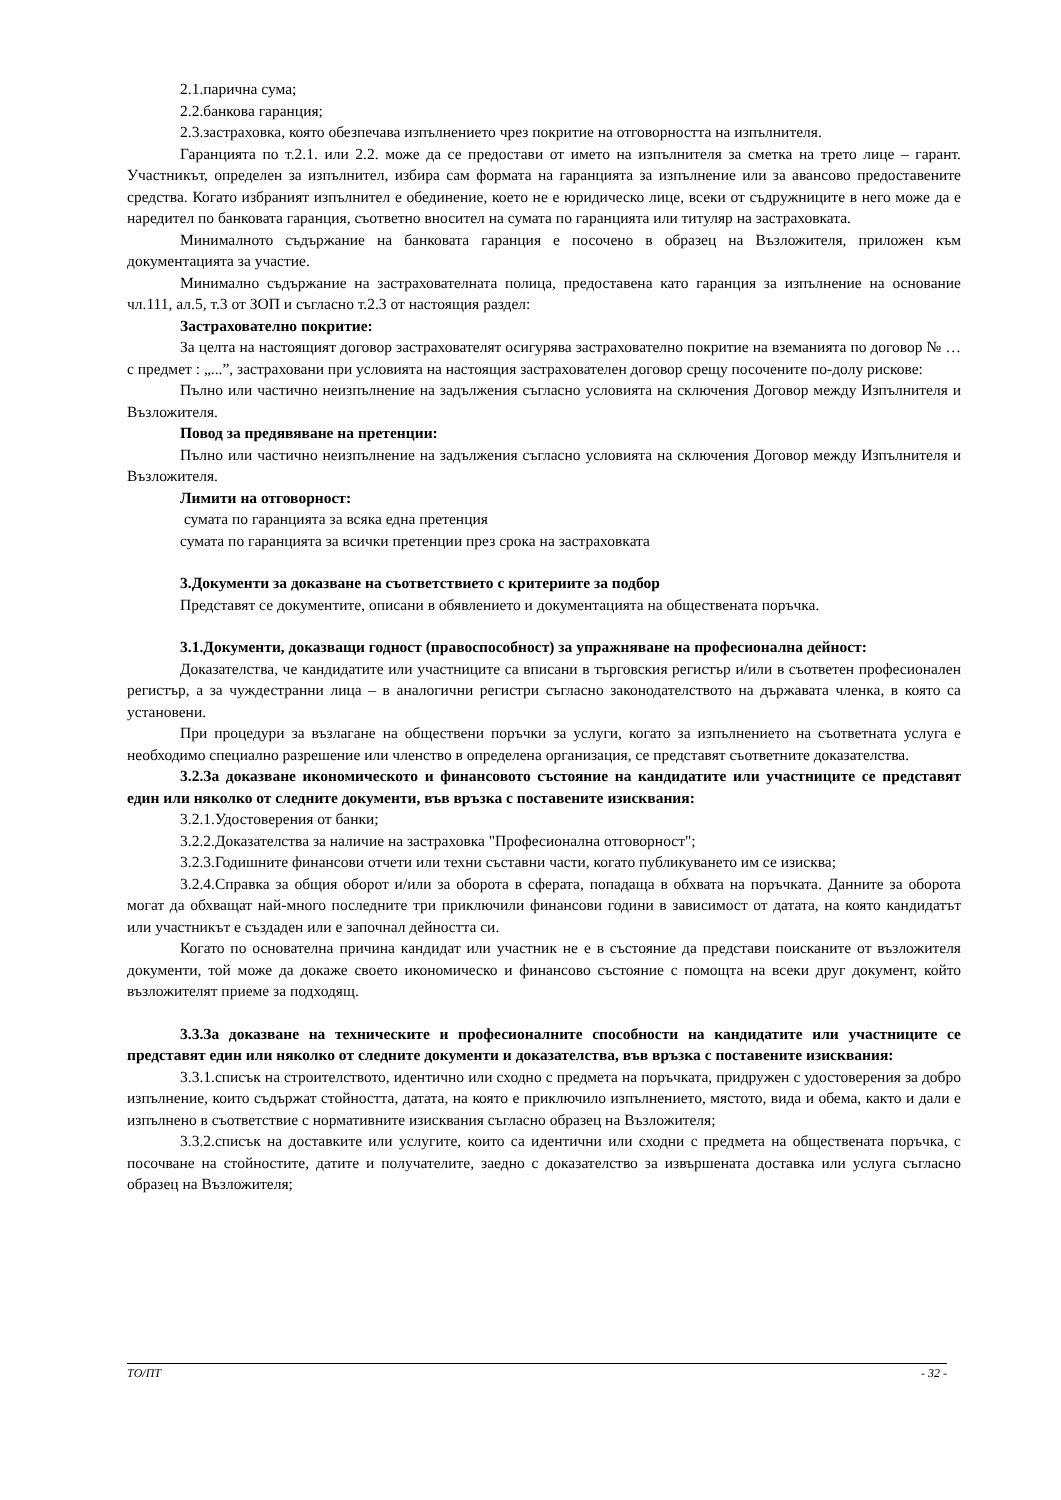2.1.парична сума;
2.2.банкова гаранция;
2.3.застраховка, която обезпечава изпълнението чрез покритие на отговорността на изпълнителя.
Гаранцията по т.2.1. или 2.2. може да се предостави от името на изпълнителя за сметка на трето лице – гарант. Участникът, определен за изпълнител, избира сам формата на гаранцията за изпълнение или за авансово предоставените средства. Когато избраният изпълнител е обединение, което не е юридическо лице, всеки от съдружниците в него може да е наредител по банковата гаранция, съответно вносител на сумата по гаранцията или титуляр на застраховката.
Минималното съдържание на банковата гаранция е посочено в образец на Възложителя, приложен към документацията за участие.
Минимално съдържание на застрахователната полица, предоставена като гаранция за изпълнение на основание чл.111, ал.5, т.3 от ЗОП и съгласно т.2.3 от настоящия раздел:
Застрахователно покритие:
За целта на настоящият договор застрахователят осигурява застрахователно покритие на вземанията по договор № …с предмет : „...”, застраховани при условията на настоящия застрахователен договор срещу посочените по-долу рискове:
Пълно или частично неизпълнение на задължения съгласно условията на сключения Договор между Изпълнителя и Възложителя.
Повод за предявяване на претенции:
Пълно или частично неизпълнение на задължения съгласно условията на сключения Договор между Изпълнителя и Възложителя.
Лимити на отговорност:
сумата по гаранцията за всяка една претенция
сумата по гаранцията за всички претенции през срока на застраховката
3.Документи за доказване на съответствието с критериите за подбор
Представят се документите, описани в обявлението и документацията на обществената поръчка.
3.1.Документи, доказващи годност (правоспособност) за упражняване на професионална дейност:
Доказателства, че кандидатите или участниците са вписани в търговския регистър и/или в съответен професионален регистър, а за чуждестранни лица – в аналогични регистри съгласно законодателството на държавата членка, в която са установени.
При процедури за възлагане на обществени поръчки за услуги, когато за изпълнението на съответната услуга е необходимо специално разрешение или членство в определена организация, се представят съответните доказателства.
3.2.За доказване икономическото и финансовото състояние на кандидатите или участниците се представят един или няколко от следните документи, във връзка с поставените изисквания:
3.2.1.Удостоверения от банки;
3.2.2.Доказателства за наличие на застраховка "Професионална отговорност";
3.2.3.Годишните финансови отчети или техни съставни части, когато публикуването им се изисква;
3.2.4.Справка за общия оборот и/или за оборота в сферата, попадаща в обхвата на поръчката. Данните за оборота могат да обхващат най-много последните три приключили финансови години в зависимост от датата, на която кандидатът или участникът е създаден или е започнал дейността си.
Когато по основателна причина кандидат или участник не е в състояние да представи поисканите от възложителя документи, той може да докаже своето икономическо и финансово състояние с помощта на всеки друг документ, който възложителят приеме за подходящ.
3.3.За доказване на техническите и професионалните способности на кандидатите или участниците се представят един или няколко от следните документи и доказателства, във връзка с поставените изисквания:
3.3.1.списък на строителството, идентично или сходно с предмета на поръчката, придружен с удостоверения за добро изпълнение, които съдържат стойността, датата, на която е приключило изпълнението, мястото, вида и обема, както и дали е изпълнено в съответствие с нормативните изисквания съгласно образец на Възложителя;
3.3.2.списък на доставките или услугите, които са идентични или сходни с предмета на обществената поръчка, с посочване на стойностите, датите и получателите, заедно с доказателство за извършената доставка или услуга съгласно образец на Възложителя;
ТО/ПТ - 32 -